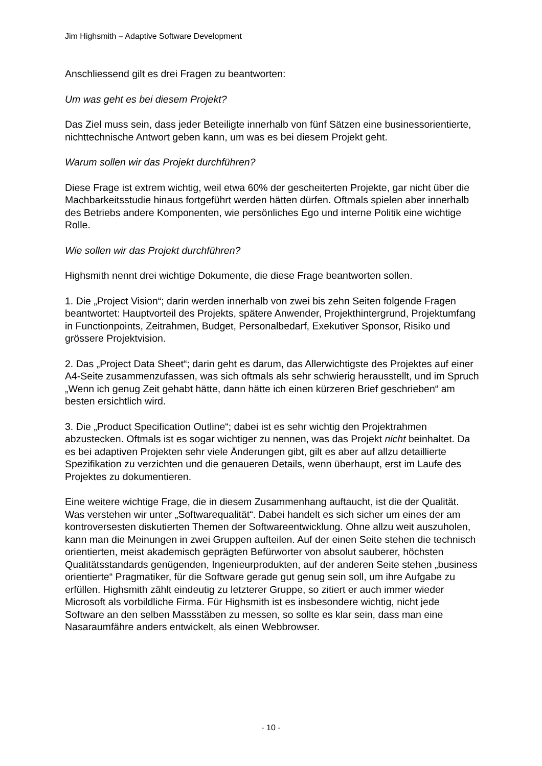Jim Highsmith – Adaptive Software Development
Anschliessend gilt es drei Fragen zu beantworten:
Um was geht es bei diesem Projekt?
Das Ziel muss sein, dass jeder Beteiligte innerhalb von fünf Sätzen eine businessorientierte, nichttechnische Antwort geben kann, um was es bei diesem Projekt geht.
Warum sollen wir das Projekt durchführen?
Diese Frage ist extrem wichtig, weil etwa 60% der gescheiterten Projekte, gar nicht über die Machbarkeitsstudie hinaus fortgeführt werden hätten dürfen. Oftmals spielen aber innerhalb des Betriebs andere Komponenten, wie persönliches Ego und interne Politik eine wichtige Rolle.
Wie sollen wir das Projekt durchführen?
Highsmith nennt drei wichtige Dokumente, die diese Frage beantworten sollen.
1. Die „Project Vision“; darin werden innerhalb von zwei bis zehn Seiten folgende Fragen beantwortet: Hauptvorteil des Projekts, spätere Anwender, Projekthintergrund, Projektumfang in Functionpoints, Zeitrahmen, Budget, Personalbedarf, Exekutiver Sponsor, Risiko und grössere Projektvision.
2. Das „Project Data Sheet“; darin geht es darum, das Allerwichtigste des Projektes auf einer A4-Seite zusammenzufassen, was sich oftmals als sehr schwierig herausstellt, und im Spruch „Wenn ich genug Zeit gehabt hätte, dann hätte ich einen kürzeren Brief geschrieben“ am besten ersichtlich wird.
3. Die „Product Specification Outline“; dabei ist es sehr wichtig den Projektrahmen abzustecken. Oftmals ist es sogar wichtiger zu nennen, was das Projekt nicht beinhaltet. Da es bei adaptiven Projekten sehr viele Änderungen gibt, gilt es aber auf allzu detaillierte Spezifikation zu verzichten und die genaueren Details, wenn überhaupt, erst im Laufe des Projektes zu dokumentieren.
Eine weitere wichtige Frage, die in diesem Zusammenhang auftaucht, ist die der Qualität. Was verstehen wir unter „Softwarequalität“. Dabei handelt es sich sicher um eines der am kontroversesten diskutierten Themen der Softwareentwicklung. Ohne allzu weit auszuholen, kann man die Meinungen in zwei Gruppen aufteilen. Auf der einen Seite stehen die technisch orientierten, meist akademisch geprägten Befürworter von absolut sauberer, höchsten Qualitätsstandards genügenden, Ingenieurprodukten, auf der anderen Seite stehen „business orientierte“ Pragmatiker, für die Software gerade gut genug sein soll, um ihre Aufgabe zu erfüllen. Highsmith zählt eindeutig zu letzterer Gruppe, so zitiert er auch immer wieder Microsoft als vorbildliche Firma. Für Highsmith ist es insbesondere wichtig, nicht jede Software an den selben Massstäben zu messen, so sollte es klar sein, dass man eine Nasaraumfähre anders entwickelt, als einen Webbrowser.
- 10 -